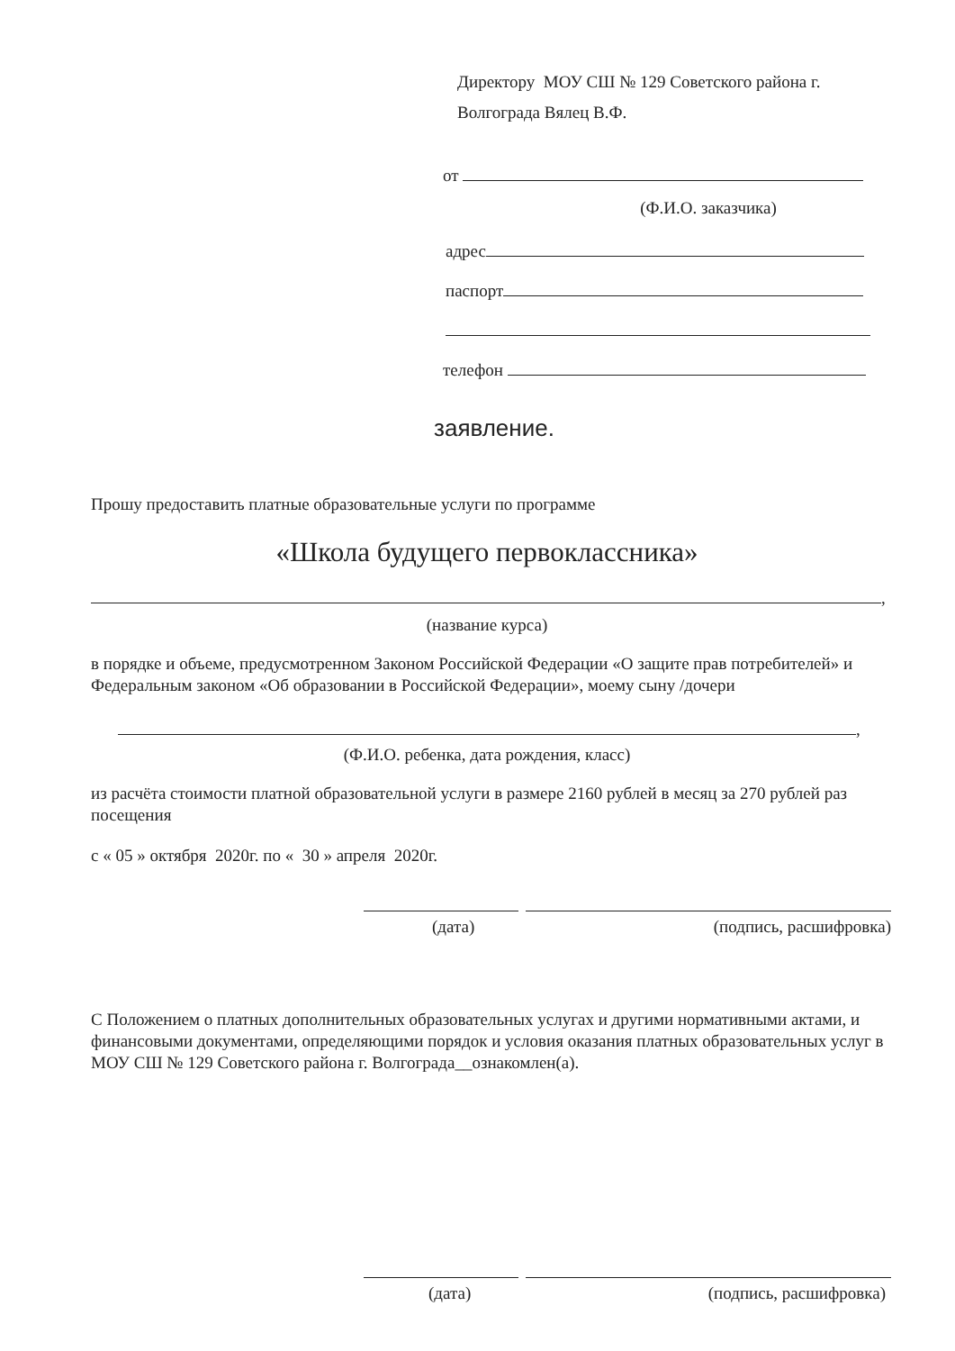Директору МОУ СШ № 129 Советского района г.
Волгограда Вялец В.Ф.
от
(Ф.И.О. заказчика)
адрес
паспорт
телефон
заявление.
Прошу предоставить платные образовательные услуги по программе
«Школа будущего первоклассника»
,
(название курса)
в порядке и объеме, предусмотренном Законом Российской Федерации «О защите прав потребителей» и Федеральным законом «Об образовании в Российской Федерации», моему сыну /дочери
,
(Ф.И.О. ребенка, дата рождения, класс)
из расчёта стоимости платной образовательной услуги в размере 2160 рублей в месяц за 270 рублей раз посещения
с « 05 » октября 2020г. по « 30 » апреля 2020г.
(дата) (подпись, расшифровка)
С Положением о платных дополнительных образовательных услугах и другими нормативными актами, и финансовыми документами, определяющими порядок и условия оказания платных образовательных услуг в МОУ СШ № 129 Советского района г. Волгограда__ознакомлен(а).
(дата) (подпись, расшифровка)